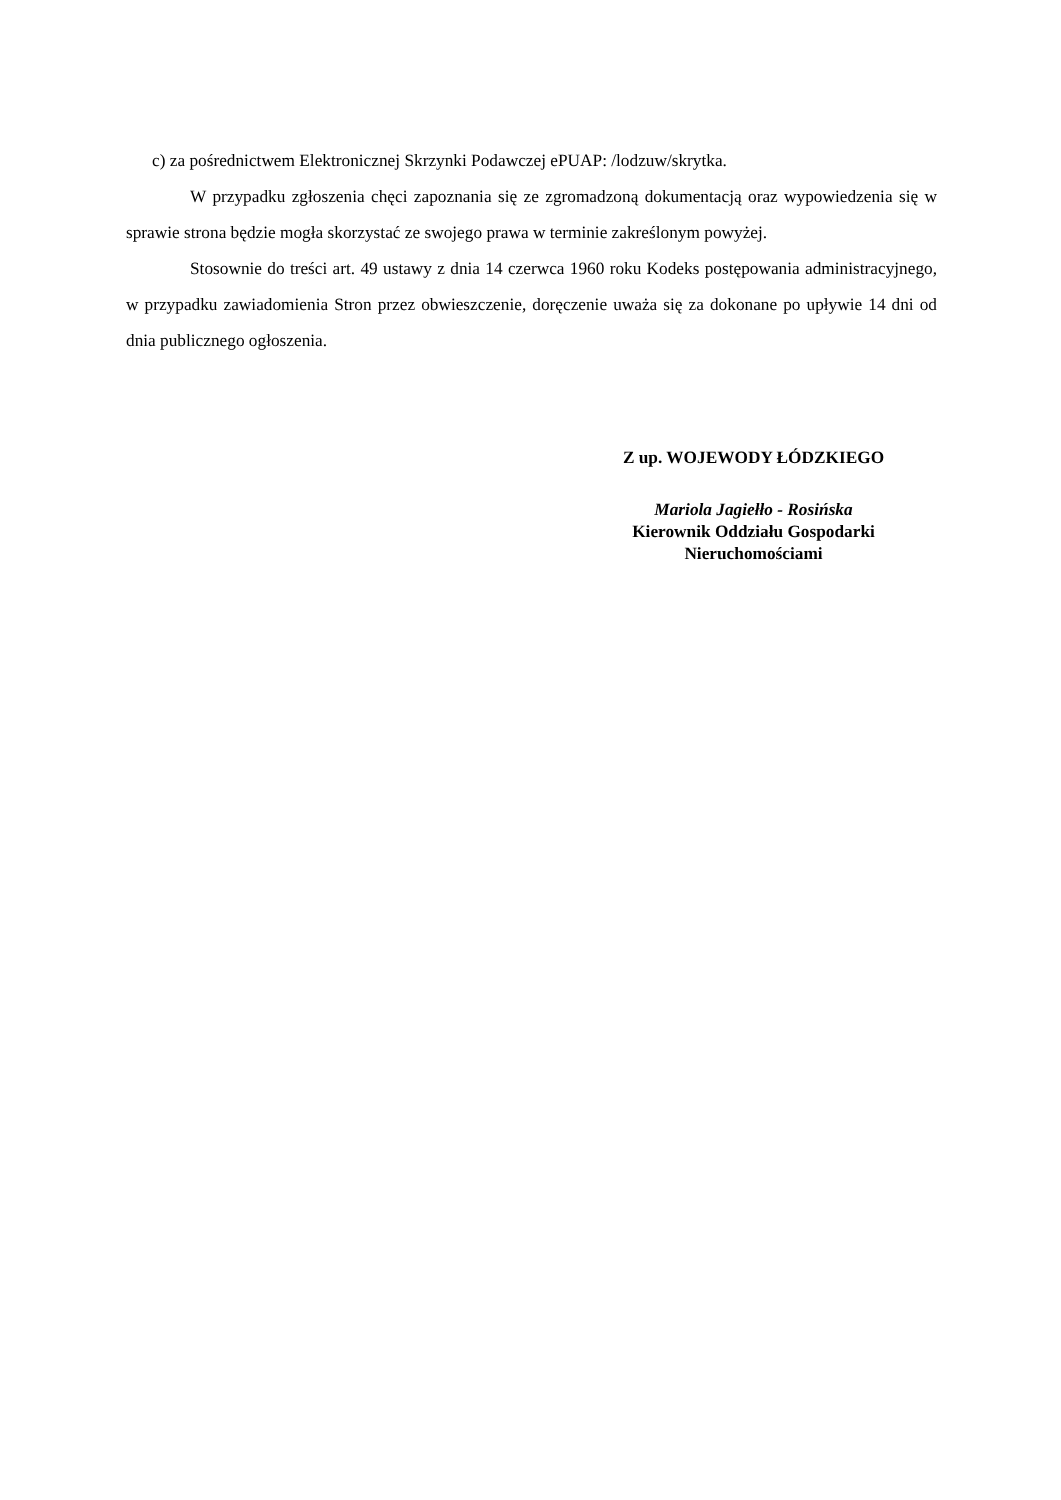c) za pośrednictwem Elektronicznej Skrzynki Podawczej ePUAP: /lodzuw/skrytka.
W przypadku zgłoszenia chęci zapoznania się ze zgromadzoną dokumentacją oraz wypowiedzenia się w sprawie strona będzie mogła skorzystać ze swojego prawa w terminie zakreślonym powyżej.
Stosownie do treści art. 49 ustawy z dnia 14 czerwca 1960 roku Kodeks postępowania administracyjnego, w przypadku zawiadomienia Stron przez obwieszczenie, doręczenie uważa się za dokonane po upływie 14 dni od dnia publicznego ogłoszenia.
Z up. WOJEWODY ŁÓDZKIEGO
Mariola Jagiełło - Rosińska
Kierownik Oddziału Gospodarki
Nieruchomościami